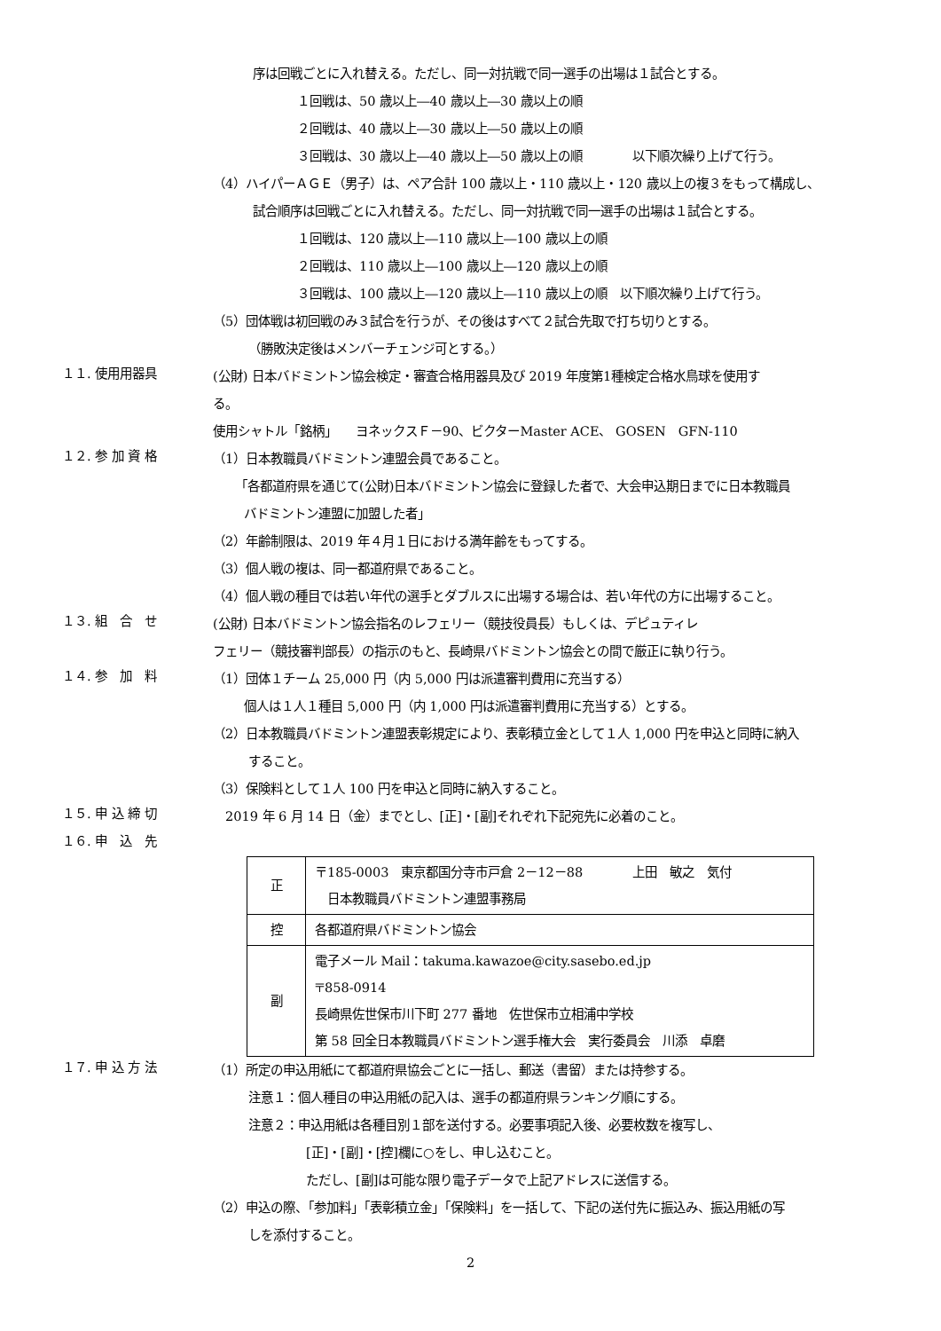序は回戦ごとに入れ替える。ただし、同一対抗戦で同一選手の出場は１試合とする。
１回戦は、50 歳以上―40 歳以上―30 歳以上の順
２回戦は、40 歳以上―30 歳以上―50 歳以上の順
３回戦は、30 歳以上―40 歳以上―50 歳以上の順　　　　以下順次繰り上げて行う。
（4）ハイパーＡＧＥ（男子）は、ペア合計 100 歳以上・110 歳以上・120 歳以上の複３をもって構成し、
試合順序は回戦ごとに入れ替える。ただし、同一対抗戦で同一選手の出場は１試合とする。
１回戦は、120 歳以上―110 歳以上―100 歳以上の順
２回戦は、110 歳以上―100 歳以上―120 歳以上の順
３回戦は、100 歳以上―120 歳以上―110 歳以上の順　以下順次繰り上げて行う。
（5）団体戦は初回戦のみ３試合を行うが、その後はすべて２試合先取で打ち切りとする。
（勝敗決定後はメンバーチェンジ可とする。）
１１. 使用用器具
(公財) 日本バドミントン協会検定・審査合格用器具及び 2019 年度第1種検定合格水鳥球を使用す
る。
使用シャトル「銘柄」　　ヨネックスＦ－90、ビクターMaster ACE、 GOSEN　GFN-110
１２. 参 加 資 格
（1）日本教職員バドミントン連盟会員であること。
「各都道府県を通じて(公財)日本バドミントン協会に登録した者で、大会申込期日までに日本教職員
バドミントン連盟に加盟した者」
（2）年齢制限は、2019 年４月１日における満年齢をもってする。
（3）個人戦の複は、同一都道府県であること。
（4）個人戦の種目では若い年代の選手とダブルスに出場する場合は、若い年代の方に出場すること。
１３. 組　合　せ
(公財) 日本バドミントン協会指名のレフェリー（競技役員長）もしくは、デピュティレ
フェリー（競技審判部長）の指示のもと、長崎県バドミントン協会との間で厳正に執り行う。
１４. 参　加　料
（1）団体１チーム 25,000 円（内 5,000 円は派遣審判費用に充当する）
個人は１人１種目 5,000 円（内 1,000 円は派遣審判費用に充当する）とする。
（2）日本教職員バドミントン連盟表彰規定により、表彰積立金として１人 1,000 円を申込と同時に納入
すること。
（3）保険料として１人 100 円を申込と同時に納入すること。
１５. 申 込 締 切
　2019 年 6 月 14 日（金）までとし、[正]・[副]それぞれ下記宛先に必着のこと。
１６. 申　込　先
| 正 | 〒185-0003 東京都国分寺市戸倉 2－12－88 上田 敏之 気付 日本教職員バドミントン連盟事務局 |
| 控 | 各都道府県バドミントン協会 |
| 副 | 電子メール Mail：takuma.kawazoe@city.sasebo.ed.jp 〒858-0914 長崎県佐世保市川下町 277 番地 佐世保市立相浦中学校 第 58 回全日本教職員バドミントン選手権大会 実行委員会 川添 卓磨 |
１７. 申 込 方 法
（1）所定の申込用紙にて都道府県協会ごとに一括し、郵送（書留）または持参する。
注意１：個人種目の申込用紙の記入は、選手の都道府県ランキング順にする。
注意２：申込用紙は各種目別１部を送付する。必要事項記入後、必要枚数を複写し、
[正]・[副]・[控]欄に○をし、申し込むこと。
ただし、[副]は可能な限り電子データで上記アドレスに送信する。
（2）申込の際、「参加料」「表彰積立金」「保険料」を一括して、下記の送付先に振込み、振込用紙の写
しを添付すること。
2